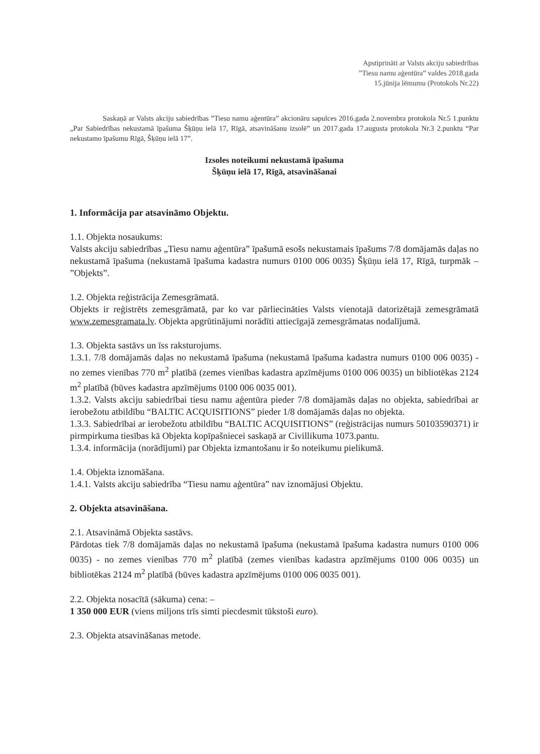Apstiprināti ar Valsts akciju sabiedrības
”Tiesu namu aģentūra” valdes 2018.gada
15.jūnija lēmumu (Protokols Nr.22)
Saskaņā ar Valsts akciju sabiedrības ”Tiesu namu aģentūra” akcionāru sapulces 2016.gada 2.novembra protokola Nr.5 1.punktu „Par Sabiedrības nekustamā īpašuma Šķūņu ielā 17, Rīgā, atsavināšanu izsolē” un 2017.gada 17.augusta protokola Nr.3 2.punktu “Par nekustamo īpašumu Rīgā, Šķūņu ielā 17”.
Izsoles noteikumi nekustamā īpašuma
Šķūņu ielā 17, Rīgā, atsavināšanai
1. Informācija par atsavināmo Objektu.
1.1. Objekta nosaukums:
Valsts akciju sabiedrības „Tiesu namu aģentūra” īpašumā esošs nekustamais īpašums 7/8 domājamās daļas no nekustamā īpašuma (nekustamā īpašuma kadastra numurs 0100 006 0035) Šķūņu ielā 17, Rīgā, turpmāk – ”Objekts”.
1.2. Objekta reģistrācija Zemesgrāmatā.
Objekts ir reģistrēts zemesgrāmatā, par ko var pārliecināties Valsts vienotajā datorizētajā zemesgrāmatā www.zemesgramata.lv. Objekta apgrūtinājumi norādīti attiecīgajā zemesgrāmatas nodalījumā.
1.3. Objekta sastāvs un īss raksturojums.
1.3.1. 7/8 domājamās daļas no nekustamā īpašuma (nekustamā īpašuma kadastra numurs 0100 006 0035) - no zemes vienības 770 m<sup>2</sup> platībā (zemes vienības kadastra apzīmējums 0100 006 0035) un bibliotēkas 2124 m<sup>2</sup> platībā (būves kadastra apzīmējums 0100 006 0035 001).
1.3.2. Valsts akciju sabiedrībai tiesu namu aģentūra pieder 7/8 domājamās daļas no objekta, sabiedrībai ar ierobežotu atbildību “BALTIC ACQUISITIONS” pieder 1/8 domājamās daļas no objekta.
1.3.3. Sabiedrībai ar ierobežotu atbildību “BALTIC ACQUISITIONS” (reģistrācijas numurs 50103590371) ir pirmpirkuma tiesības kā Objekta kopīpašniecei saskaņā ar Civillikuma 1073.pantu.
1.3.4. informācija (norādījumi) par Objekta izmantošanu ir šo noteikumu pielikumā.
1.4. Objekta iznomāšana.
1.4.1. Valsts akciju sabiedrība “Tiesu namu aģentūra” nav iznomājusi Objektu.
2. Objekta atsavināšana.
2.1. Atsavināmā Objekta sastāvs.
Pārdotas tiek 7/8 domājamās daļas no nekustamā īpašuma (nekustamā īpašuma kadastra numurs 0100 006 0035) - no zemes vienības 770 m<sup>2</sup> platībā (zemes vienības kadastra apzīmējums 0100 006 0035) un bibliotēkas 2124 m<sup>2</sup> platībā (būves kadastra apzīmējums 0100 006 0035 001).
2.2. Objekta nosacītā (sākuma) cena: –
1 350 000 EUR (viens miljons trīs simti piecdesmit tūkstoši euro).
2.3. Objekta atsavināšanas metode.